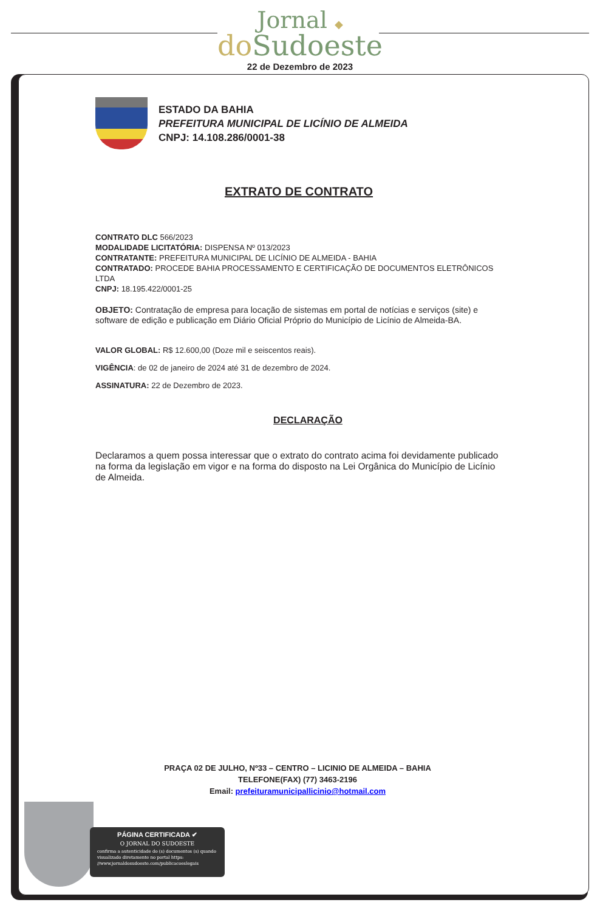Jornal ◆
do Sudoeste
22 de Dezembro de 2023
ESTADO DA BAHIA
PREFEITURA MUNICIPAL DE LICÍNIO DE ALMEIDA
CNPJ: 14.108.286/0001-38
EXTRATO DE CONTRATO
CONTRATO DLC 566/2023
MODALIDADE LICITATÓRIA: DISPENSA Nº 013/2023
CONTRATANTE: PREFEITURA MUNICIPAL DE LICÍNIO DE ALMEIDA - BAHIA
CONTRATADO: PROCEDE BAHIA PROCESSAMENTO E CERTIFICAÇÃO DE DOCUMENTOS ELETRÔNICOS LTDA
CNPJ: 18.195.422/0001-25
OBJETO: Contratação de empresa para locação de sistemas em portal de notícias e serviços (site) e software de edição e publicação em Diário Oficial Próprio do Município de Licínio de Almeida-BA.
VALOR GLOBAL: R$ 12.600,00 (Doze mil e seiscentos reais).
VIGÊNCIA: de 02 de janeiro de 2024 até 31 de dezembro de 2024.
ASSINATURA: 22 de Dezembro de 2023.
DECLARAÇÃO
Declaramos a quem possa interessar que o extrato do contrato acima foi devidamente publicado na forma da legislação em vigor e na forma do disposto na Lei Orgânica do Município de Licínio de Almeida.
PRAÇA 02 DE JULHO, Nº33 – CENTRO – LICINIO DE ALMEIDA – BAHIA
TELEFONE(FAX) (77) 3463-2196
Email: prefeituramunicipallicinio@hotmail.com
PÁGINA CERTIFICADA ✔
O JORNAL DO SUDOESTE
confirma a autenticidade do (s) documentos (s) quando visualizado diretamente no portal https: //www.jornaldosudoeste.com/publicacoeslegais